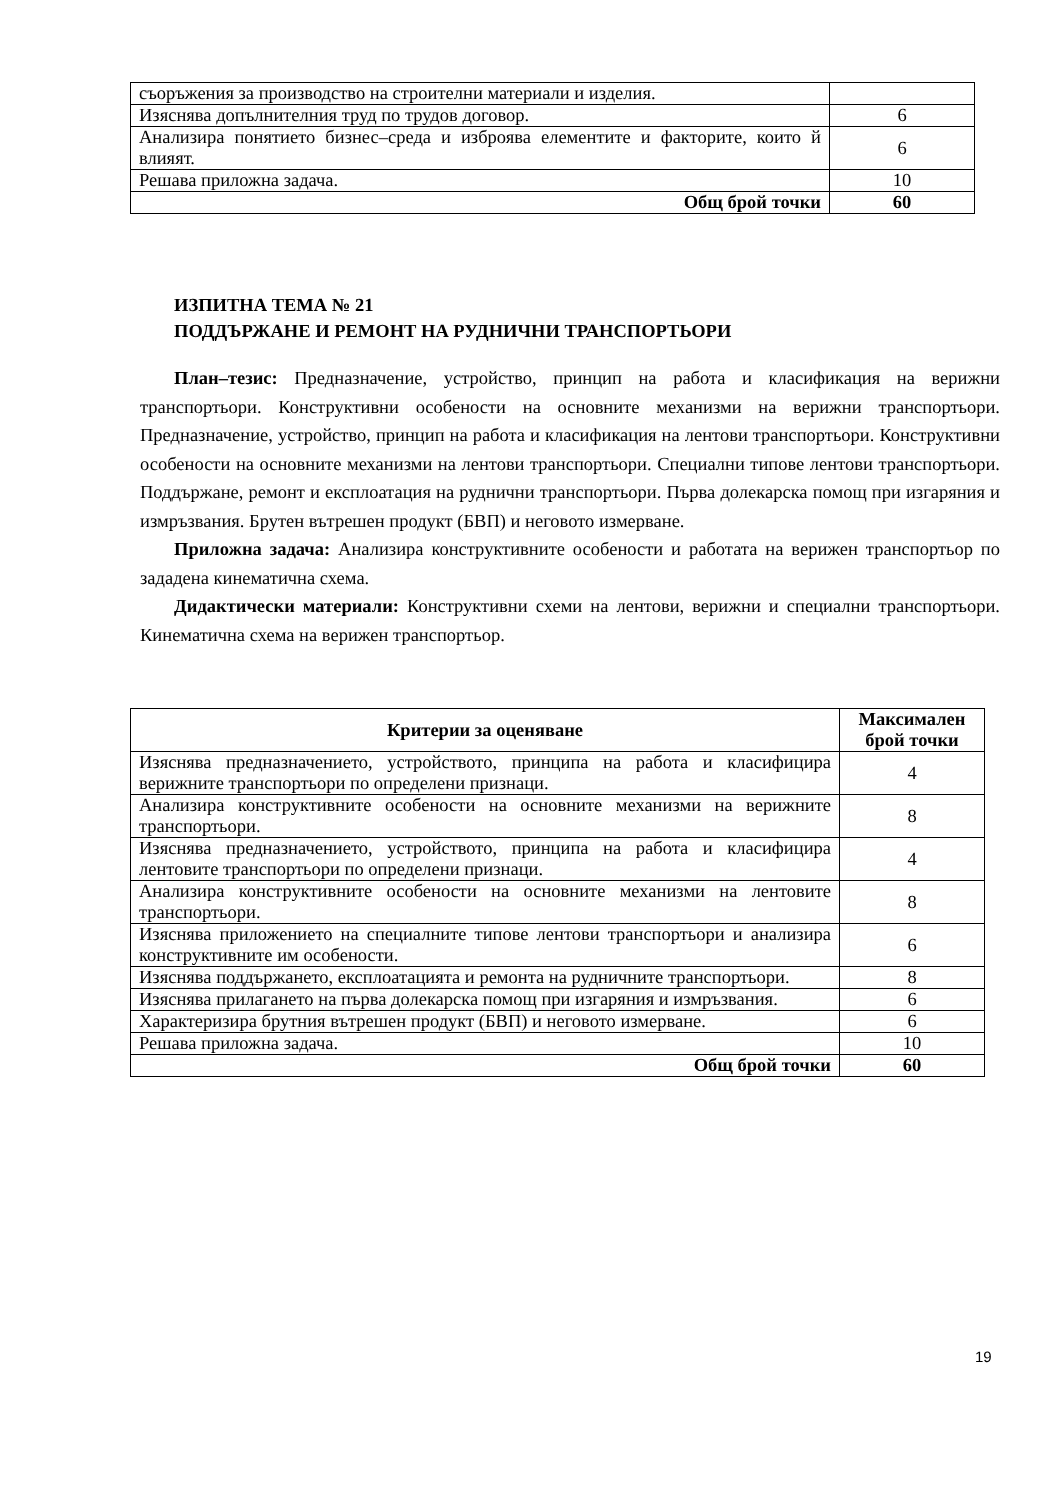| съоръжения за производство на строителни материали и изделия. | |
| Изяснява допълнителния труд по трудов договор. | 6 |
| Анализира понятието бизнес–среда и изброява елементите и факторите, които й влияят. | 6 |
| Решава приложна задача. | 10 |
| Общ брой точки | 60 |
ИЗПИТНА ТЕМА № 21
ПОДДЪРЖАНЕ И РЕМОНТ НА РУДНИЧНИ ТРАНСПОРТЬОРИ
План–тезис: Предназначение, устройство, принцип на работа и класификация на верижни транспортьори. Конструктивни особености на основните механизми на верижни транспортьори. Предназначение, устройство, принцип на работа и класификация на лентови транспортьори. Конструктивни особености на основните механизми на лентови транспортьори. Специални типове лентови транспортьори. Поддържане, ремонт и експлоатация на руднични транспортьори. Първа долекарска помощ при изгаряния и измръзвания. Брутен вътрешен продукт (БВП) и неговото измерване.
Приложна задача: Анализира конструктивните особености и работата на верижен транспортьор по зададена кинематична схема.
Дидактически материали: Конструктивни схеми на лентови, верижни и специални транспортьори. Кинематична схема на верижен транспортьор.
| Критерии за оценяване | Максимален брой точки |
| --- | --- |
| Изяснява предназначението, устройството, принципа на работа и класифицира верижните транспортьори по определени признаци. | 4 |
| Анализира конструктивните особености на основните механизми на верижните транспортьори. | 8 |
| Изяснява предназначението, устройството, принципа на работа и класифицира лентовите транспортьори по определени признаци. | 4 |
| Анализира конструктивните особености на основните механизми на лентовите транспортьори. | 8 |
| Изяснява приложението на специалните типове лентови транспортьори и анализира конструктивните им особености. | 6 |
| Изяснява поддържането, експлоатацията и ремонта на рудничните транспортьори. | 8 |
| Изяснява прилагането на първа долекарска помощ при изгаряния и измръзвания. | 6 |
| Характеризира брутния вътрешен продукт (БВП) и неговото измерване. | 6 |
| Решава приложна задача. | 10 |
| Общ брой точки | 60 |
19